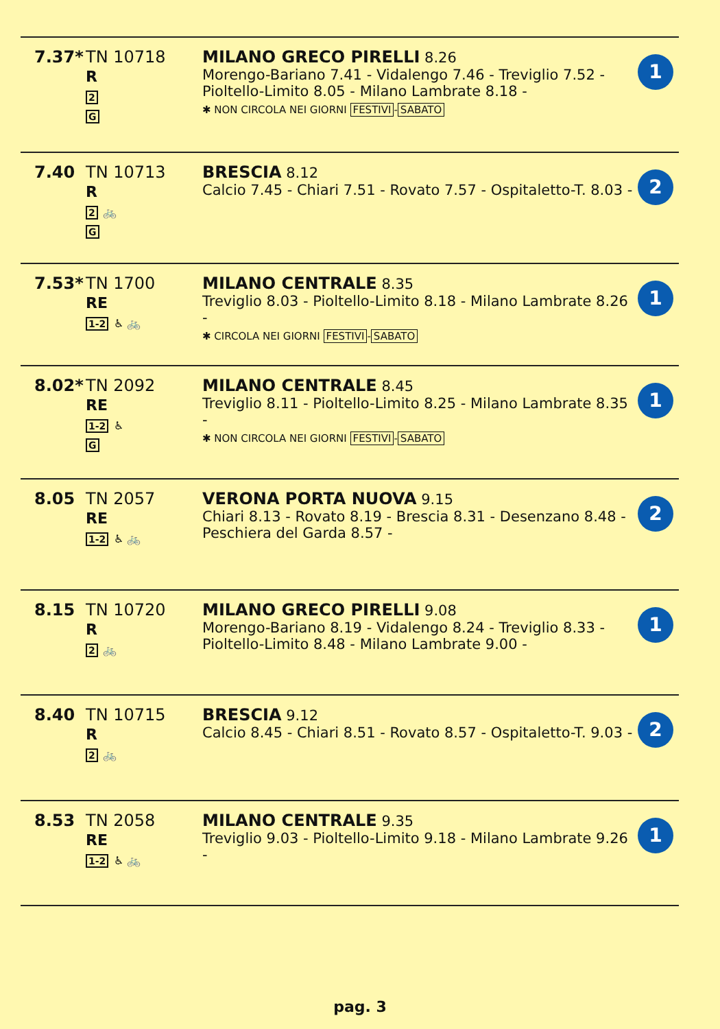| 7.37* | TN 10718 R 2 G | MILANO GRECO PIRELLI 8.26 Morengo-Bariano 7.41 - Vidalengo 7.46 - Treviglio 7.52 - Pioltello-Limito 8.05 - Milano Lambrate 8.18 - ✱ NON CIRCOLA NEI GIORNI FESTIVI - SABATO | 1 |
| 7.40 | TN 10713 R 2 🚲 G | BRESCIA 8.12 Calcio 7.45 - Chiari 7.51 - Rovato 7.57 - Ospitaletto-T. 8.03 - | 2 |
| 7.53* | TN 1700 RE 1-2 ♿ 🚲 | MILANO CENTRALE 8.35 Treviglio 8.03 - Pioltello-Limito 8.18 - Milano Lambrate 8.26 - ✱ CIRCOLA NEI GIORNI FESTIVI - SABATO | 1 |
| 8.02* | TN 2092 RE 1-2 ♿ G | MILANO CENTRALE 8.45 Treviglio 8.11 - Pioltello-Limito 8.25 - Milano Lambrate 8.35 - ✱ NON CIRCOLA NEI GIORNI FESTIVI - SABATO | 1 |
| 8.05 | TN 2057 RE 1-2 ♿ 🚲 | VERONA PORTA NUOVA 9.15 Chiari 8.13 - Rovato 8.19 - Brescia 8.31 - Desenzano 8.48 - Peschiera del Garda 8.57 - | 2 |
| 8.15 | TN 10720 R 2 🚲 | MILANO GRECO PIRELLI 9.08 Morengo-Bariano 8.19 - Vidalengo 8.24 - Treviglio 8.33 - Pioltello-Limito 8.48 - Milano Lambrate 9.00 - | 1 |
| 8.40 | TN 10715 R 2 🚲 | BRESCIA 9.12 Calcio 8.45 - Chiari 8.51 - Rovato 8.57 - Ospitaletto-T. 9.03 - | 2 |
| 8.53 | TN 2058 RE 1-2 ♿ 🚲 | MILANO CENTRALE 9.35 Treviglio 9.03 - Pioltello-Limito 9.18 - Milano Lambrate 9.26 - | 1 |
pag. 3